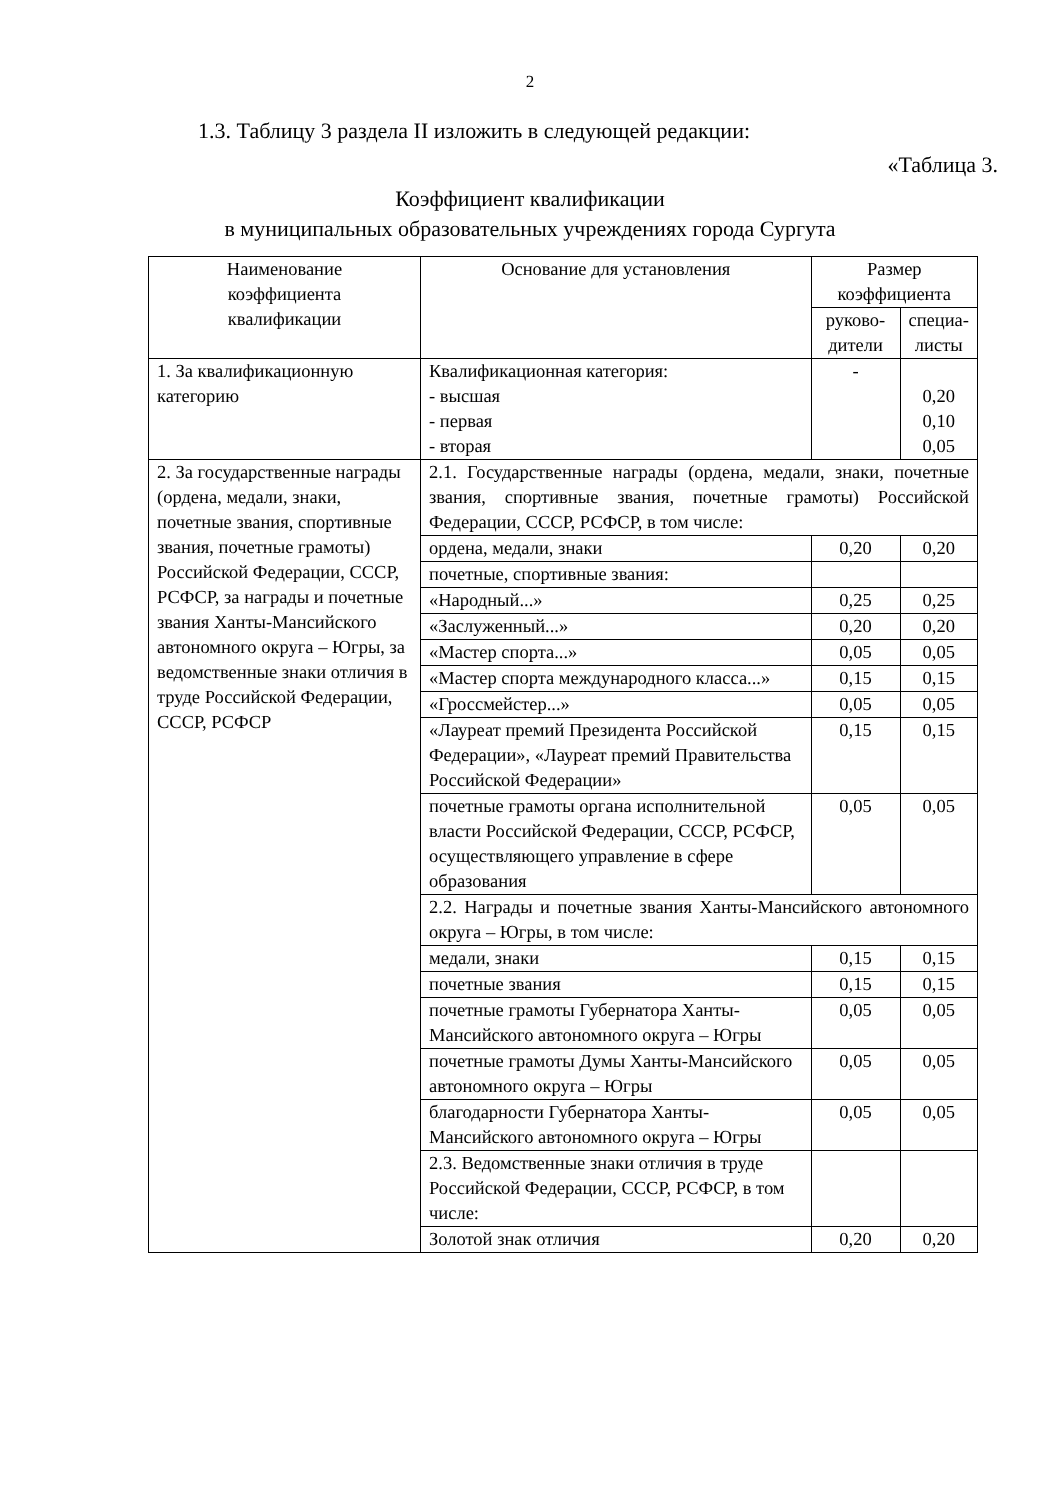2
1.3. Таблицу 3 раздела II изложить в следующей редакции:
«Таблица 3.
Коэффициент квалификации
в муниципальных образовательных учреждениях города Сургута
| Наименование коэффициента квалификации | Основание для установления | Размер коэффициента | |
| --- | --- | --- | --- |
| | | руково- дители | специа- листы |
| 1. За квалификационную категорию | Квалификационная категория: - высшая - первая - вторая | - | 0,20 0,10 0,05 |
| 2. За государственные награды (ордена, медали, знаки, почетные звания, спортивные звания, почетные грамоты) Российской Федерации, СССР, РСФСР, за награды и почетные звания Ханты-Мансийского автономного округа – Югры, за ведомственные знаки отличия в труде Российской Федерации, СССР, РСФСР | 2.1. Государственные награды (ордена, медали, знаки, почетные звания, спортивные звания, почетные грамоты) Российской Федерации, СССР, РСФСР, в том числе: | | |
| | ордена, медали, знаки | 0,20 | 0,20 |
| | почетные, спортивные звания: | | |
| | «Народный...» | 0,25 | 0,25 |
| | «Заслуженный...» | 0,20 | 0,20 |
| | «Мастер спорта...» | 0,05 | 0,05 |
| | «Мастер спорта международного класса...» | 0,15 | 0,15 |
| | «Гроссмейстер...» | 0,05 | 0,05 |
| | «Лауреат премий Президента Российской Федерации», «Лауреат премий Правительства Российской Федерации» | 0,15 | 0,15 |
| | почетные грамоты органа исполнительной власти Российской Федерации, СССР, РСФСР, осуществляющего управление в сфере образования | 0,05 | 0,05 |
| | 2.2. Награды и почетные звания Ханты-Мансийского автономного округа – Югры, в том числе: | | |
| | медали, знаки | 0,15 | 0,15 |
| | почетные звания | 0,15 | 0,15 |
| | почетные грамоты Губернатора Ханты-Мансийского автономного округа – Югры | 0,05 | 0,05 |
| | почетные грамоты Думы Ханты-Мансийского автономного округа – Югры | 0,05 | 0,05 |
| | благодарности Губернатора Ханты-Мансийского автономного округа – Югры | 0,05 | 0,05 |
| | 2.3. Ведомственные знаки отличия в труде Российской Федерации, СССР, РСФСР, в том числе: | | |
| | Золотой знак отличия | 0,20 | 0,20 |